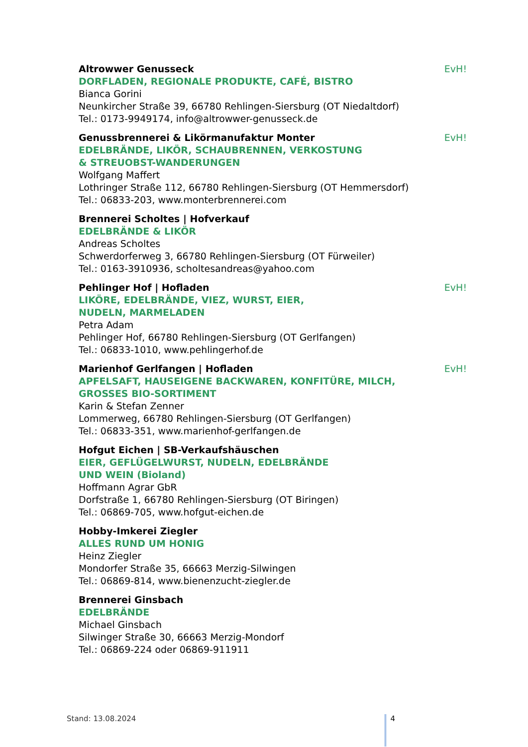Altrowwer Genusseck EvH!
DORFLADEN, REGIONALE PRODUKTE, CAFÉ, BISTRO
Bianca Gorini
Neunkircher Straße 39, 66780 Rehlingen-Siersburg (OT Niedaltdorf)
Tel.: 0173-9949174, info@altrowwer-genusseck.de
Genussbrennerei & Likörmanufaktur Monter EvH!
EDELBRÄNDE, LIKÖR, SCHAUBRENNEN, VERKOSTUNG
& STREUOBST-WANDERUNGEN
Wolfgang Maffert
Lothringer Straße 112, 66780 Rehlingen-Siersburg (OT Hemmersdorf)
Tel.: 06833-203, www.monterbrennerei.com
Brennerei Scholtes | Hofverkauf
EDELBRÄNDE & LIKÖR
Andreas Scholtes
Schwerdorferweg 3, 66780 Rehlingen-Siersburg (OT Fürweiler)
Tel.: 0163-3910936, scholtesandreas@yahoo.com
Pehlinger Hof | Hofladen EvH!
LIKÖRE, EDELBRÄNDE, VIEZ, WURST, EIER,
NUDELN, MARMELADEN
Petra Adam
Pehlinger Hof, 66780 Rehlingen-Siersburg (OT Gerlfangen)
Tel.: 06833-1010, www.pehlingerhof.de
Marienhof Gerlfangen | Hofladen EvH!
APFELSAFT, HAUSEIGENE BACKWAREN, KONFITÜRE, MILCH,
GROSSES BIO-SORTIMENT
Karin & Stefan Zenner
Lommerweg, 66780 Rehlingen-Siersburg (OT Gerlfangen)
Tel.: 06833-351, www.marienhof-gerlfangen.de
Hofgut Eichen | SB-Verkaufshäuschen
EIER, GEFLÜGELWURST, NUDELN, EDELBRÄNDE
UND WEIN (Bioland)
Hoffmann Agrar GbR
Dorfstraße 1, 66780 Rehlingen-Siersburg (OT Biringen)
Tel.: 06869-705, www.hofgut-eichen.de
Hobby-Imkerei Ziegler
ALLES RUND UM HONIG
Heinz Ziegler
Mondorfer Straße 35, 66663 Merzig-Silwingen
Tel.: 06869-814, www.bienenzucht-ziegler.de
Brennerei Ginsbach
EDELBRÄNDE
Michael Ginsbach
Silwinger Straße 30, 66663 Merzig-Mondorf
Tel.: 06869-224 oder 06869-911911
Stand: 13.08.2024 4